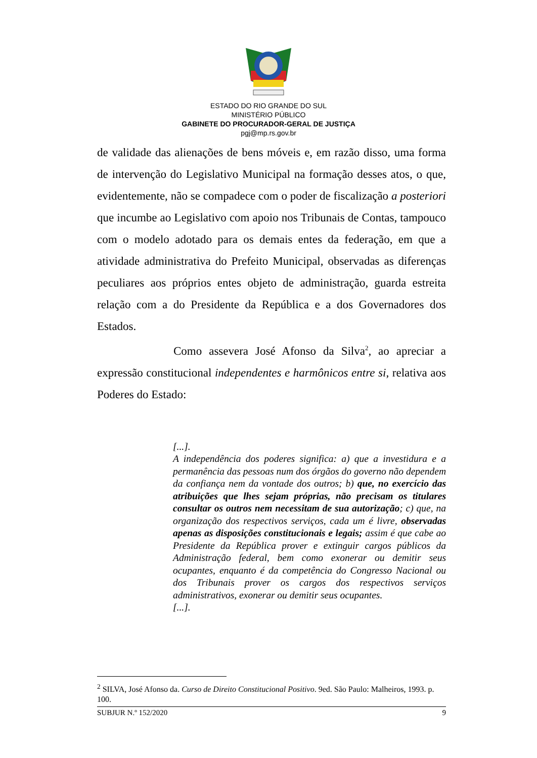ESTADO DO RIO GRANDE DO SUL
MINISTÉRIO PÚBLICO
GABINETE DO PROCURADOR-GERAL DE JUSTIÇA
pgj@mp.rs.gov.br
de validade das alienações de bens móveis e, em razão disso, uma forma de intervenção do Legislativo Municipal na formação desses atos, o que, evidentemente, não se compadece com o poder de fiscalização a posteriori que incumbe ao Legislativo com apoio nos Tribunais de Contas, tampouco com o modelo adotado para os demais entes da federação, em que a atividade administrativa do Prefeito Municipal, observadas as diferenças peculiares aos próprios entes objeto de administração, guarda estreita relação com a do Presidente da República e a dos Governadores dos Estados.
Como assevera José Afonso da Silva<sup>2</sup>, ao apreciar a expressão constitucional independentes e harmônicos entre si, relativa aos Poderes do Estado:
[...].
A independência dos poderes significa: a) que a investidura e a permanência das pessoas num dos órgãos do governo não dependem da confiança nem da vontade dos outros; b) que, no exercício das atribuições que lhes sejam próprias, não precisam os titulares consultar os outros nem necessitam de sua autorização; c) que, na organização dos respectivos serviços, cada um é livre, observadas apenas as disposições constitucionais e legais; assim é que cabe ao Presidente da República prover e extinguir cargos públicos da Administração federal, bem como exonerar ou demitir seus ocupantes, enquanto é da competência do Congresso Nacional ou dos Tribunais prover os cargos dos respectivos serviços administrativos, exonerar ou demitir seus ocupantes.
[...].
<sup>2</sup> SILVA, José Afonso da. Curso de Direito Constitucional Positivo. 9ed. São Paulo: Malheiros, 1993. p. 100.
SUBJUR N.º 152/2020 9